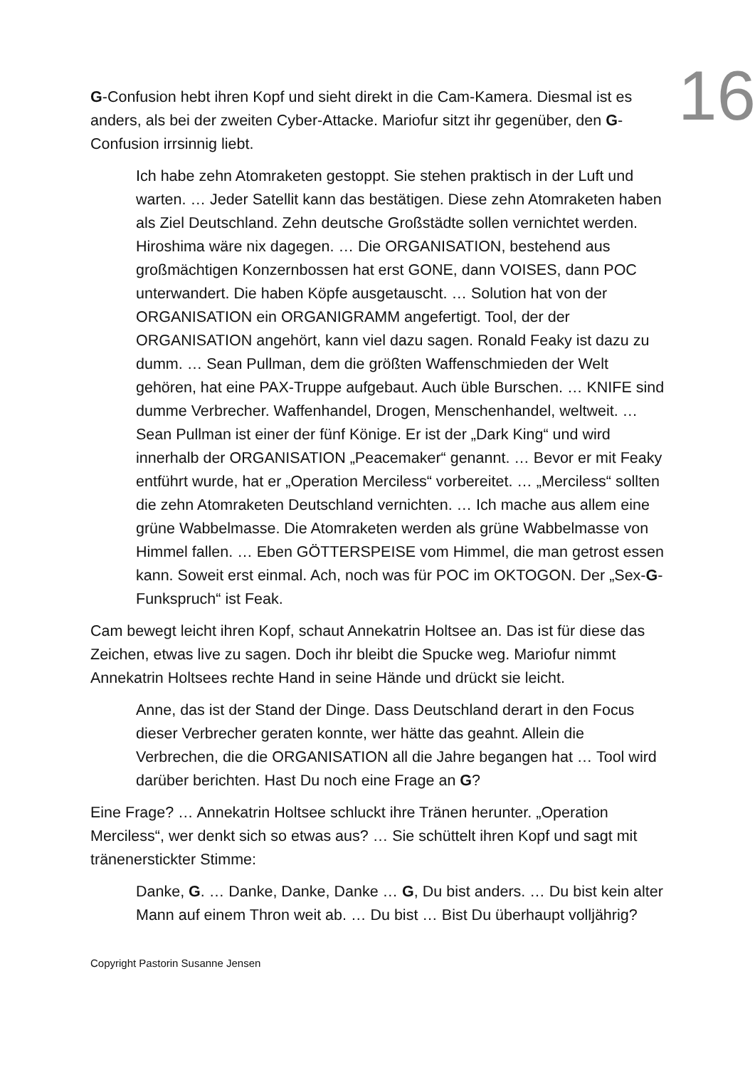16
G-Confusion hebt ihren Kopf und sieht direkt in die Cam-Kamera. Diesmal ist es anders, als bei der zweiten Cyber-Attacke. Mariofur sitzt ihr gegenüber, den G-Confusion irrsinnig liebt.
Ich habe zehn Atomraketen gestoppt. Sie stehen praktisch in der Luft und warten. … Jeder Satellit kann das bestätigen. Diese zehn Atomraketen haben als Ziel Deutschland. Zehn deutsche Großstädte sollen vernichtet werden. Hiroshima wäre nix dagegen. … Die ORGANISATION, bestehend aus großmächtigen Konzernbossen hat erst GONE, dann VOISES, dann POC unterwandert. Die haben Köpfe ausgetauscht. … Solution hat von der ORGANISATION ein ORGANIGRAMM angefertigt. Tool, der der ORGANISATION angehört, kann viel dazu sagen. Ronald Feaky ist dazu zu dumm. … Sean Pullman, dem die größten Waffenschmieden der Welt gehören, hat eine PAX-Truppe aufgebaut. Auch üble Burschen. … KNIFE sind dumme Verbrecher. Waffenhandel, Drogen, Menschenhandel, weltweit. … Sean Pullman ist einer der fünf Könige. Er ist der „Dark King“ und wird innerhalb der ORGANISATION „Peacemaker“ genannt. … Bevor er mit Feaky entführt wurde, hat er „Operation Merciless“ vorbereitet. … „Merciless“ sollten die zehn Atomraketen Deutschland vernichten. … Ich mache aus allem eine grüne Wabbelmasse. Die Atomraketen werden als grüne Wabbelmasse von Himmel fallen. … Eben GÖTTERSPEISE vom Himmel, die man getrost essen kann. Soweit erst einmal. Ach, noch was für POC im OKTOGON. Der „Sex-G-Funkspruch“ ist Feak.
Cam bewegt leicht ihren Kopf, schaut Annekatrin Holtsee an. Das ist für diese das Zeichen, etwas live zu sagen. Doch ihr bleibt die Spucke weg. Mariofur nimmt Annekatrin Holtsees rechte Hand in seine Hände und drückt sie leicht.
Anne, das ist der Stand der Dinge. Dass Deutschland derart in den Focus dieser Verbrecher geraten konnte, wer hätte das geahnt. Allein die Verbrechen, die die ORGANISATION all die Jahre begangen hat … Tool wird darüber berichten. Hast Du noch eine Frage an G?
Eine Frage? … Annekatrin Holtsee schluckt ihre Tränen herunter. „Operation Merciless“, wer denkt sich so etwas aus? … Sie schüttelt ihren Kopf und sagt mit tränenerstickter Stimme:
Danke, G. … Danke, Danke, Danke … G, Du bist anders. … Du bist kein alter Mann auf einem Thron weit ab. … Du bist … Bist Du überhaupt volljährig?
Copyright Pastorin Susanne Jensen